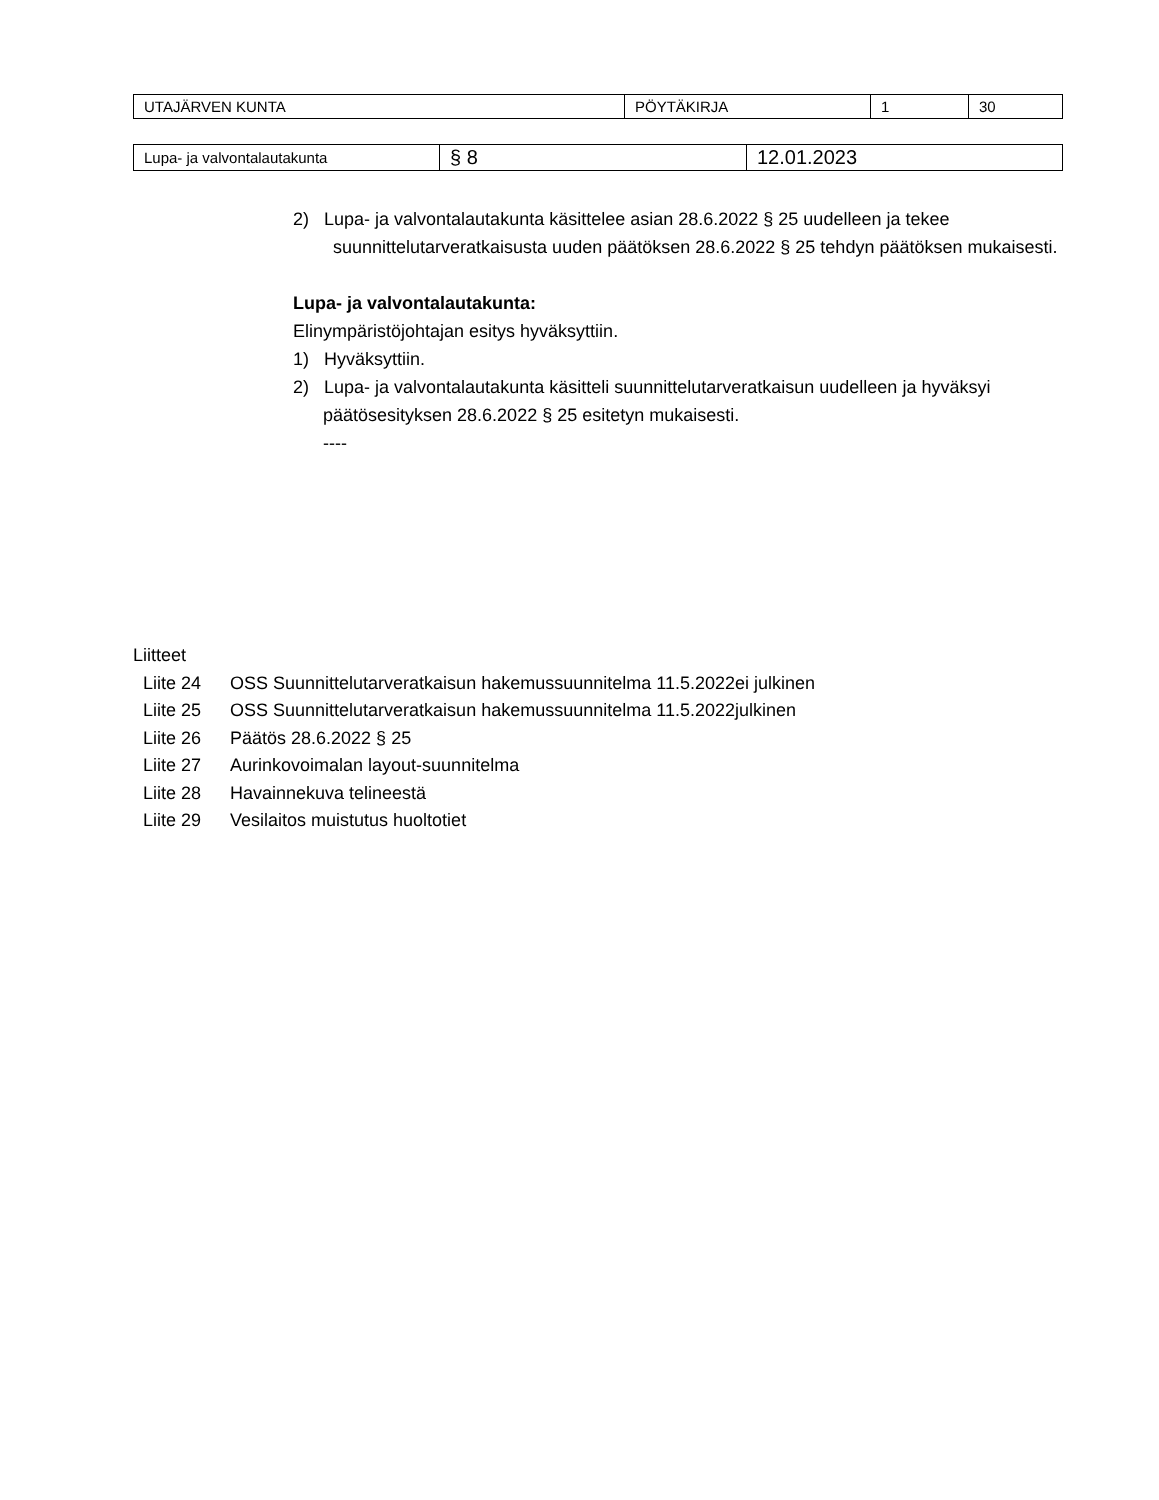| UTAJÄRVEN KUNTA | PÖYTÄKIRJA | 1 | 30 |
| Lupa- ja valvontalautakunta | § 8 | 12.01.2023 |
2) Lupa- ja valvontalautakunta käsittelee asian 28.6.2022 § 25 uudelleen ja tekee suunnittelutarveratkaisusta uuden päätöksen 28.6.2022 § 25 tehdyn päätöksen mukaisesti.
Lupa- ja valvontalautakunta:
Elinympäristöjohtajan esitys hyväksyttiin.
1) Hyväksyttiin.
2) Lupa- ja valvontalautakunta käsitteli suunnittelutarveratkaisun uudelleen ja hyväksyi päätösesityksen 28.6.2022 § 25 esitetyn mukaisesti.
----
Liitteet
Liite 24 OSS Suunnittelutarveratkaisun hakemussuunnitelma 11.5.2022ei julkinen
Liite 25 OSS Suunnittelutarveratkaisun hakemussuunnitelma 11.5.2022julkinen
Liite 26 Päätös 28.6.2022 § 25
Liite 27 Aurinkovoimalan layout-suunnitelma
Liite 28 Havainnekuva telineestä
Liite 29 Vesilaitos muistutus huoltotiet